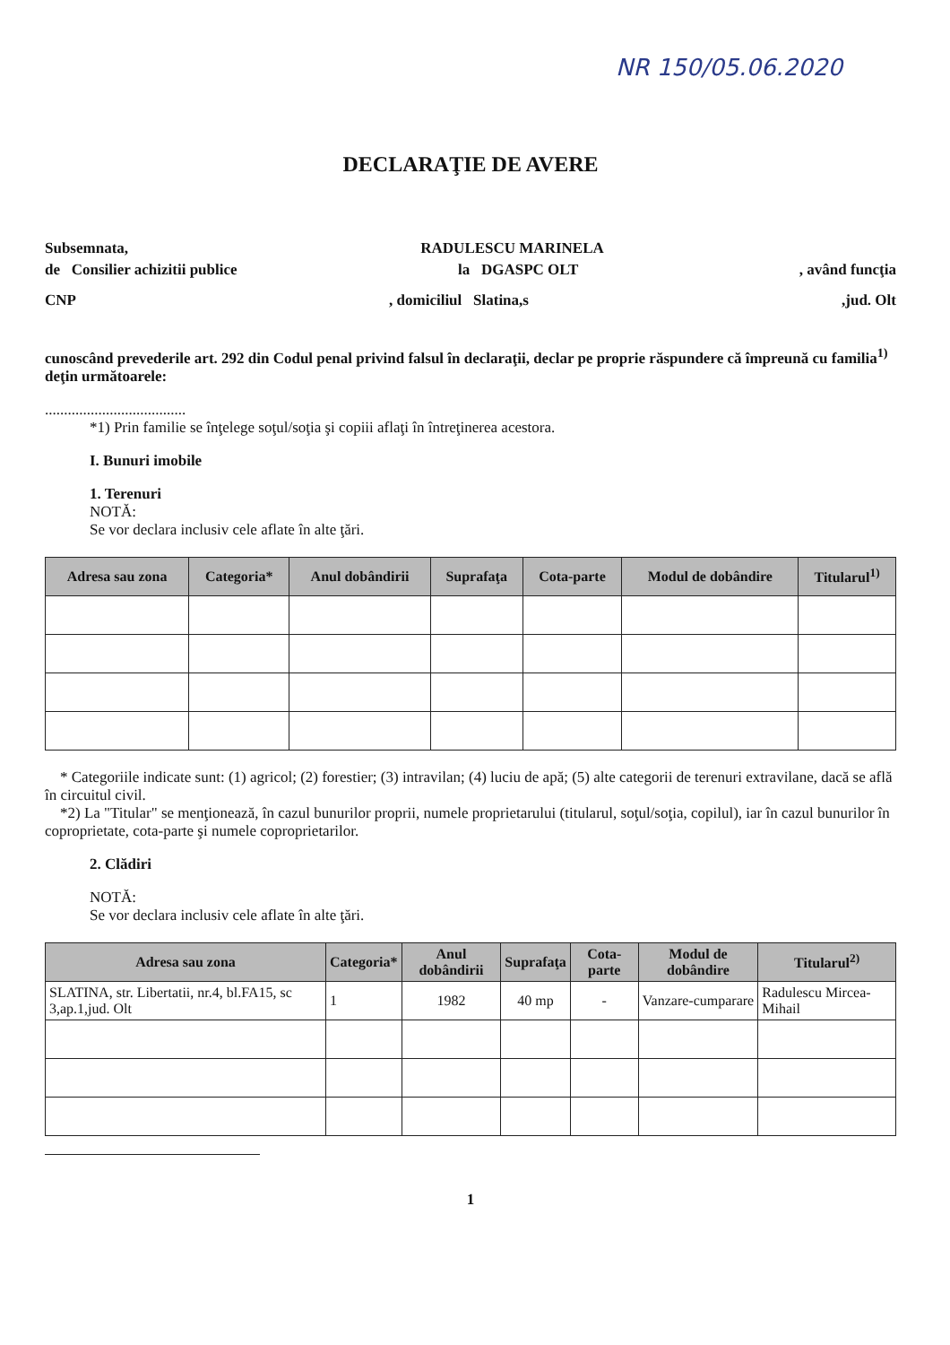NR 150/05.06.2020
DECLARAŢIE DE AVERE
Subsemnata, RADULESCU MARINELA
de Consilier achizitii publice la DGASPC OLT, având funcţia
CNP, domiciliul Slatina,s,jud. Olt
cunoscând prevederile art. 292 din Codul penal privind falsul în declaraţii, declar pe proprie răspundere că împreună cu familia<sup>1)</sup> deţin următoarele:
.....................................
*1) Prin familie se înţelege soţul/soţia şi copiii aflaţi în întreţinerea acestora.
I. Bunuri imobile
1. Terenuri
NOTĂ:
Se vor declara inclusiv cele aflate în alte ţări.
| Adresa sau zona | Categoria* | Anul dobândirii | Suprafaţa | Cota-parte | Modul de dobândire | Titularul<sup>1)</sup> |
| --- | --- | --- | --- | --- | --- | --- |
* Categoriile indicate sunt: (1) agricol; (2) forestier; (3) intravilan; (4) luciu de apă; (5) alte categorii de terenuri extravilane, dacă se află în circuitul civil.
*2) La "Titular" se menţionează, în cazul bunurilor proprii, numele proprietarului (titularul, soţul/soţia, copilul), iar în cazul bunurilor în coproprietate, cota-parte şi numele coproprietarilor.
2. Clădiri
NOTĂ:
Se vor declara inclusiv cele aflate în alte ţări.
| Adresa sau zona | Categoria* | Anul dobândirii | Suprafaţa | Cota-parte | Modul de dobândire | Titularul<sup>2)</sup> |
| --- | --- | --- | --- | --- | --- | --- |
| SLATINA, str. Libertatii, nr.4, bl.FA15, sc 3,ap.1,jud. Olt | 1 | 1982 | 40 mp | - | Vanzare-cumparare | Radulescu Mircea-Mihail |
1